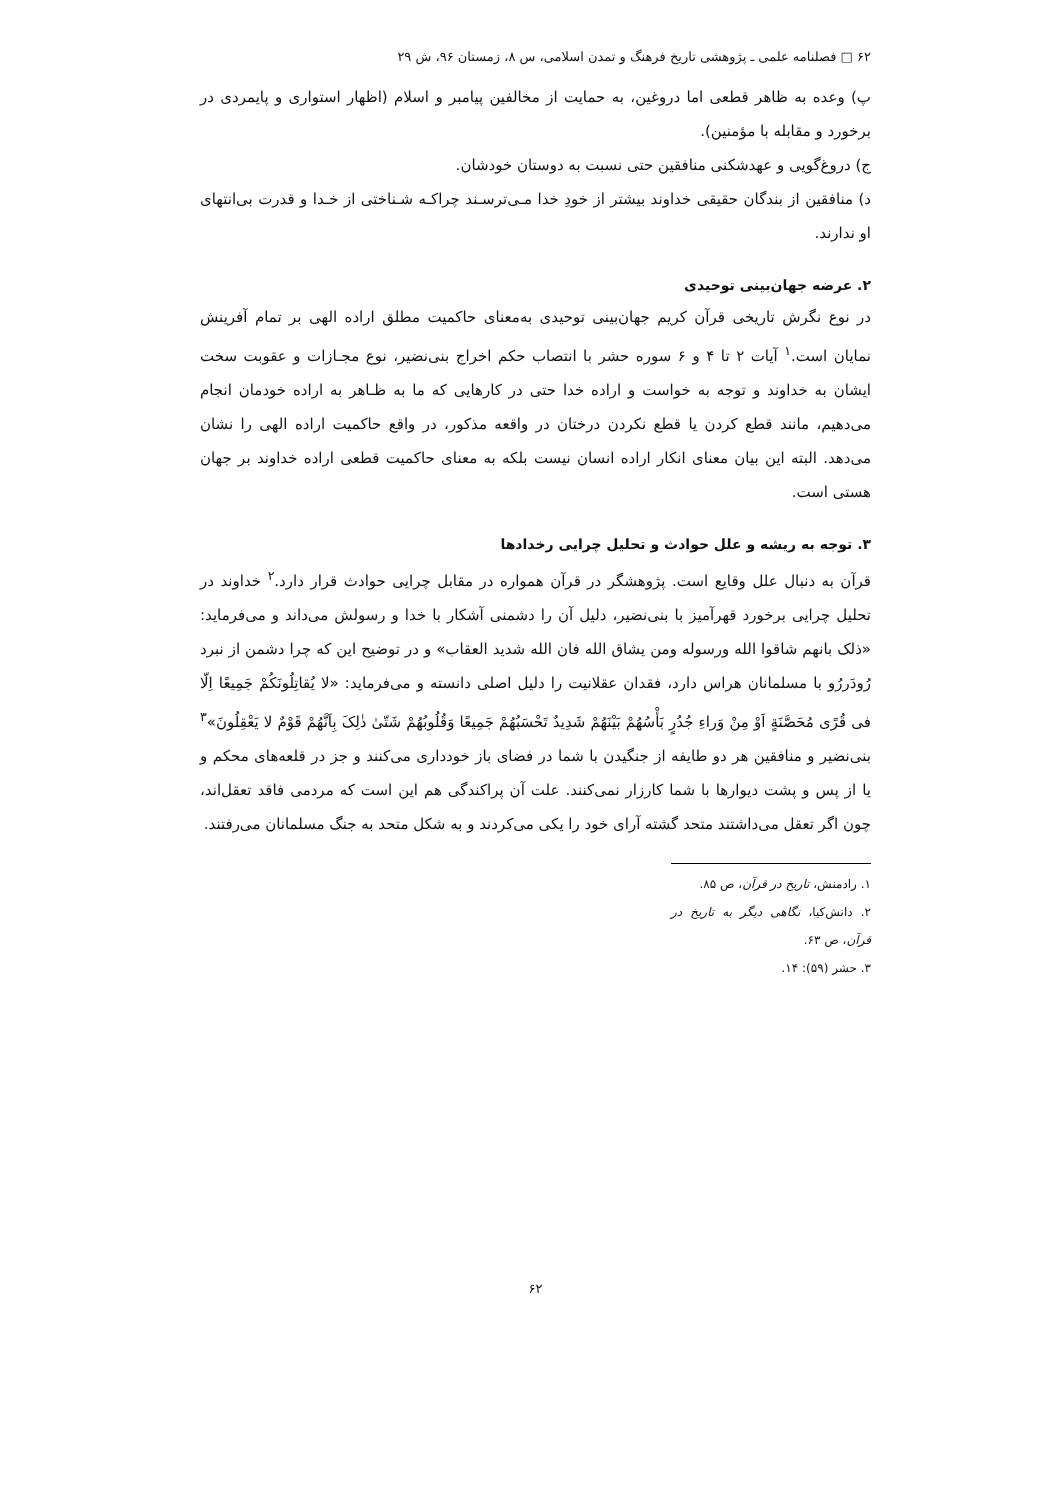۶۲ □ فصلنامه علمی ـ پژوهشی تاریخ فرهنگ و تمدن اسلامی، س ۸، زمستان ۹۶، ش ۲۹
پ) وعده به ظاهر قطعی اما دروغین، به حمایت از مخالفین پیامبر و اسلام (اظهار استواری و پایمردی در برخورد و مقابله با مؤمنین).
ج) دروغ‌گویی و عهدشکنی منافقین حتی نسبت به دوستان خودشان.
د) منافقین از بندگان حقیقی خداوند بیشتر از خودِ خدا مـی‌ترسـند چراکـه شـناختی از خـدا و قدرت بی‌انتهای او ندارند.
۲. عرضه جهان‌بینی توحیدی
در نوع نگرش تاریخی قرآن کریم جهان‌بینی توحیدی به‌معنای حاکمیت مطلق اراده الهی بر تمام آفرینش نمایان است.<sup>۱</sup> آیات ۲ تا ۴ و ۶ سوره حشر با انتصاب حکم اخراج بنی‌نضیر، نوع مجـازات و عقوبت سخت ایشان به خداوند و توجه به خواست و اراده خدا حتی در کارهایی که ما به ظـاهر به اراده خودمان انجام می‌دهیم، مانند قطع کردن یا قطع نکردن درختان در واقعه مذکور، در واقع حاکمیت اراده الهی را نشان می‌دهد. البته این بیان معنای انکار اراده انسان نیست بلکه به معنای حاکمیت قطعی اراده خداوند بر جهان هستی است.
۳. توجه به ریشه و علل حوادث و تحلیل چرایی رخدادها
قرآن به دنبال علل وقایع است. پژوهشگر در قرآن همواره در مقابل چرایی حوادث قرار دارد.<sup>۲</sup> خداوند در تحلیل چرایی برخورد قهرآمیز با بنی‌نضیر، دلیل آن را دشمنی آشکار با خدا و رسولش می‌داند و می‌فرماید: «ذلک بانهم شاقوا الله ورسوله ومن یشاق الله فان الله شدید العقاب» و در توضیح این که چرا دشمن از نبرد رُودَررُو با مسلمانان هراس دارد، فقدان عقلانیت را دلیل اصلی دانسته و می‌فرماید: «لا یُقاتِلُونَکُمْ جَمِیعًا اِلّا فی قُرًى مُحَصَّنَةٍ اَوْ مِنْ وَراءِ جُدُرٍ بَأْسُهُمْ بَیْنَهُمْ شَدِیدٌ تَحْسَبُهُمْ جَمِیعًا وَقُلُوبُهُمْ شَتّىٰ ذٰلِکَ بِاَنَّهُمْ قَوْمٌ لا یَعْقِلُونَ»<sup>۳</sup> بنی‌نضیر و منافقین هر دو طایفه از جنگیدن با شما در فضای باز خودداری می‌کنند و جز در قلعه‌های محکم و یا از پس و پشت دیوارها با شما کارزار نمی‌کنند. علت آن پراکندگی هم این است که مردمی فاقد تعقل‌اند، چون اگر تعقل می‌داشتند متحد گشته آرای خود را یکی می‌کردند و به شکل متحد به جنگ مسلمانان می‌رفتند.
۱. رادمنش، تاریخ در قرآن، ص ۸۵.
۲. دانش‌کیا، نگاهی دیگر به تاریخ در قرآن، ص ۶۳.
۳. حشر (۵۹): ۱۴.
۶۲